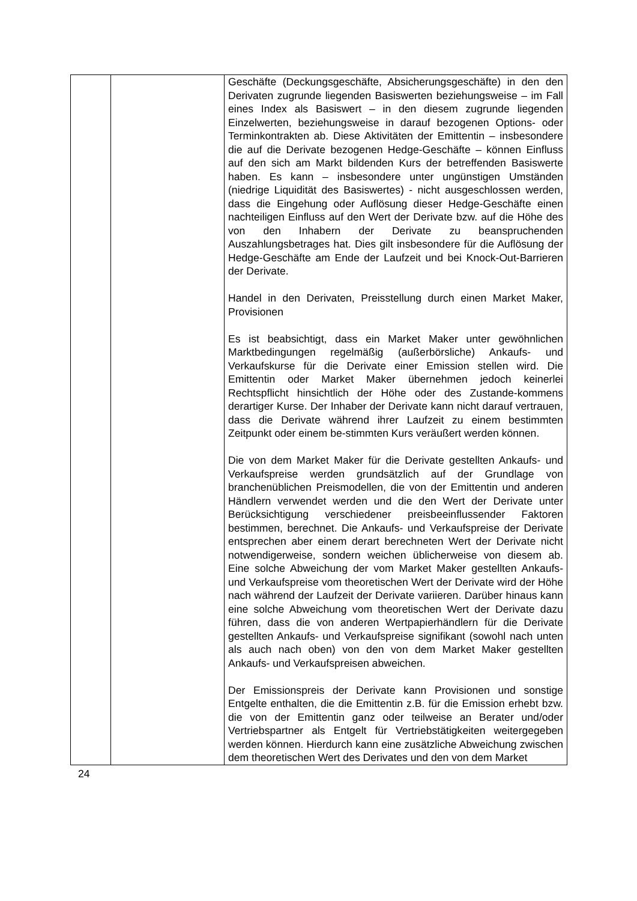| | | Geschäfte (Deckungsgeschäfte, Absicherungsgeschäfte) in den den Derivaten zugrunde liegenden Basiswerten beziehungsweise – im Fall eines Index als Basiswert – in den diesem zugrunde liegenden Einzelwerten, beziehungsweise in darauf bezogenen Options- oder Terminkontrakten ab. Diese Aktivitäten der Emittentin – insbesondere die auf die Derivate bezogenen Hedge-Geschäfte – können Einfluss auf den sich am Markt bildenden Kurs der betreffenden Basiswerte haben. Es kann – insbesondere unter ungünstigen Umständen (niedrige Liquidität des Basiswertes) - nicht ausgeschlossen werden, dass die Eingehung oder Auflösung dieser Hedge-Geschäfte einen nachteiligen Einfluss auf den Wert der Derivate bzw. auf die Höhe des von den Inhabern der Derivate zu beanspruchenden Auszahlungsbetrages hat. Dies gilt insbesondere für die Auflösung der Hedge-Geschäfte am Ende der Laufzeit und bei Knock-Out-Barrieren der Derivate. Handel in den Derivaten, Preisstellung durch einen Market Maker, Provisionen Es ist beabsichtigt, dass ein Market Maker unter gewöhnlichen Marktbedingungen regelmäßig (außerbörsliche) Ankaufs- und Verkaufskurse für die Derivate einer Emission stellen wird. Die Emittentin oder Market Maker übernehmen jedoch keinerlei Rechtspflicht hinsichtlich der Höhe oder des Zustande-kommens derartiger Kurse. Der Inhaber der Derivate kann nicht darauf vertrauen, dass die Derivate während ihrer Laufzeit zu einem bestimmten Zeitpunkt oder einem be-stimmten Kurs veräußert werden können. Die von dem Market Maker für die Derivate gestellten Ankaufs- und Verkaufspreise werden grundsätzlich auf der Grundlage von branchenüblichen Preismodellen, die von der Emittentin und anderen Händlern verwendet werden und die den Wert der Derivate unter Berücksichtigung verschiedener preisbeeinflussender Faktoren bestimmen, berechnet. Die Ankaufs- und Verkaufspreise der Derivate entsprechen aber einem derart berechneten Wert der Derivate nicht notwendigerweise, sondern weichen üblicherweise von diesem ab. Eine solche Abweichung der vom Market Maker gestellten Ankaufs- und Verkaufspreise vom theoretischen Wert der Derivate wird der Höhe nach während der Laufzeit der Derivate variieren. Darüber hinaus kann eine solche Abweichung vom theoretischen Wert der Derivate dazu führen, dass die von anderen Wertpapierhändlern für die Derivate gestellten Ankaufs- und Verkaufspreise signifikant (sowohl nach unten als auch nach oben) von den von dem Market Maker gestellten Ankaufs- und Verkaufspreisen abweichen. Der Emissionspreis der Derivate kann Provisionen und sonstige Entgelte enthalten, die die Emittentin z.B. für die Emission erhebt bzw. die von der Emittentin ganz oder teilweise an Berater und/oder Vertriebspartner als Entgelt für Vertriebstätigkeiten weitergegeben werden können. Hierdurch kann eine zusätzliche Abweichung zwischen dem theoretischen Wert des Derivates und den von dem Market |
24